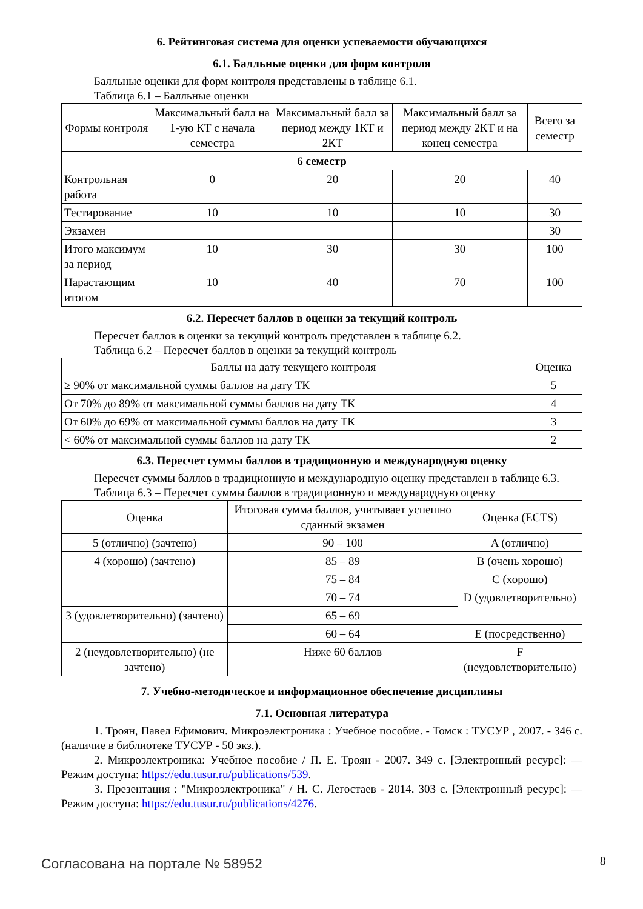6. Рейтинговая система для оценки успеваемости обучающихся
6.1. Балльные оценки для форм контроля
Балльные оценки для форм контроля представлены в таблице 6.1.
Таблица 6.1 – Балльные оценки
| Формы контроля | Максимальный балл на 1-ую КТ с начала семестра | Максимальный балл за период между 1КТ и 2КТ | Максимальный балл за период между 2КТ и на конец семестра | Всего за семестр |
| --- | --- | --- | --- | --- |
| 6 семестр | | | | |
| Контрольная работа | 0 | 20 | 20 | 40 |
| Тестирование | 10 | 10 | 10 | 30 |
| Экзамен | | | | 30 |
| Итого максимум за период | 10 | 30 | 30 | 100 |
| Нарастающим итогом | 10 | 40 | 70 | 100 |
6.2. Пересчет баллов в оценки за текущий контроль
Пересчет баллов в оценки за текущий контроль представлен в таблице 6.2.
Таблица 6.2 – Пересчет баллов в оценки за текущий контроль
| Баллы на дату текущего контроля | Оценка |
| --- | --- |
| ≥ 90% от максимальной суммы баллов на дату ТК | 5 |
| От 70% до 89% от максимальной суммы баллов на дату ТК | 4 |
| От 60% до 69% от максимальной суммы баллов на дату ТК | 3 |
| < 60% от максимальной суммы баллов на дату ТК | 2 |
6.3. Пересчет суммы баллов в традиционную и международную оценку
Пересчет суммы баллов в традиционную и международную оценку представлен в таблице 6.3.
Таблица 6.3 – Пересчет суммы баллов в традиционную и международную оценку
| Оценка | Итоговая сумма баллов, учитывает успешно сданный экзамен | Оценка (ECTS) |
| --- | --- | --- |
| 5 (отлично) (зачтено) | 90 – 100 | A (отлично) |
| 4 (хорошо) (зачтено) | 85 – 89 | B (очень хорошо) |
| | 75 – 84 | C (хорошо) |
| | 70 – 74 | D (удовлетворительно) |
| 3 (удовлетворительно) (зачтено) | 65 – 69 | |
| | 60 – 64 | E (посредственно) |
| 2 (неудовлетворительно) (не зачтено) | Ниже 60 баллов | F (неудовлетворительно) |
7. Учебно-методическое и информационное обеспечение дисциплины
7.1. Основная литература
1. Троян, Павел Ефимович. Микроэлектроника : Учебное пособие. - Томск : ТУСУР , 2007. - 346 с. (наличие в библиотеке ТУСУР - 50 экз.).
2. Микроэлектроника: Учебное пособие / П. Е. Троян - 2007. 349 с. [Электронный ресурс]: — Режим доступа: https://edu.tusur.ru/publications/539.
3. Презентация : "Микроэлектроника" / Н. С. Легостаев - 2014. 303 с. [Электронный ресурс]: — Режим доступа: https://edu.tusur.ru/publications/4276.
Согласована на портале № 58952 8